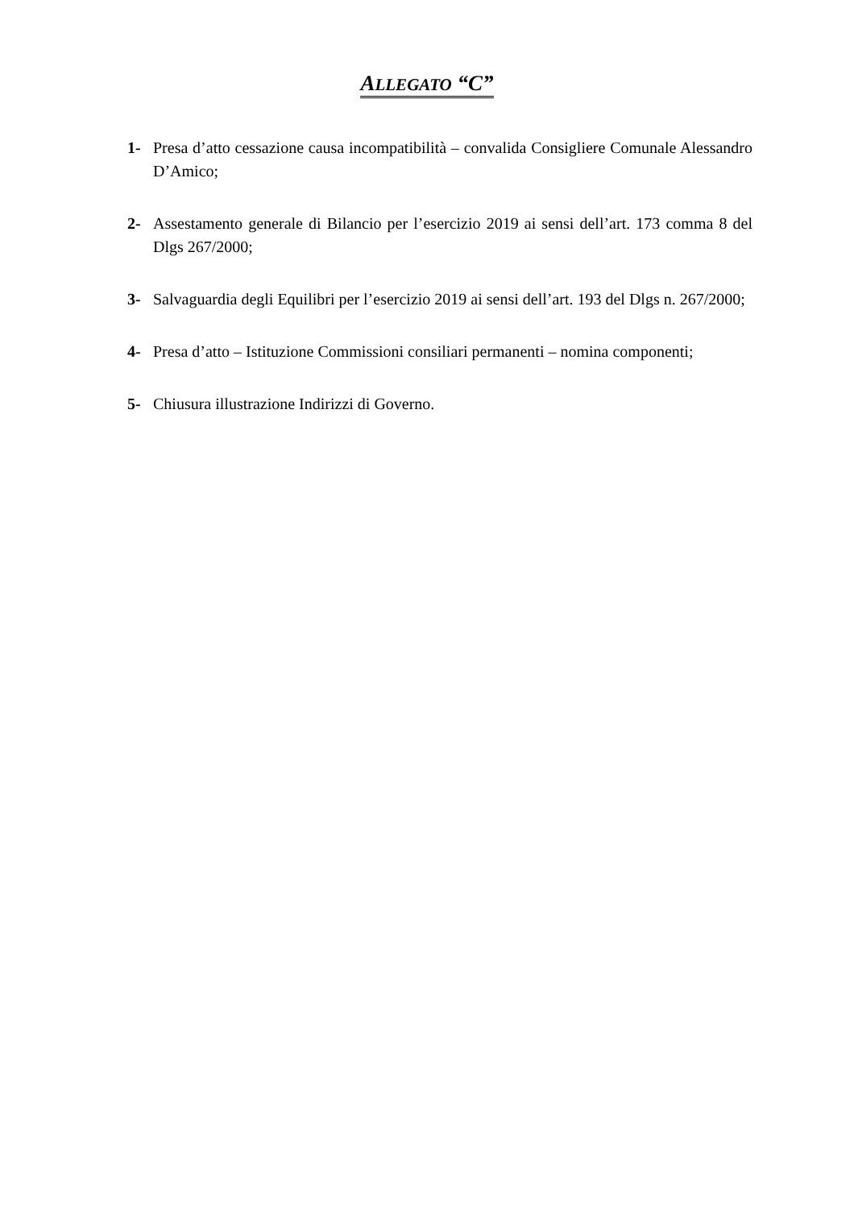ALLEGATO “C”
1- Presa d’atto cessazione causa incompatibilità – convalida Consigliere Comunale Alessandro D’Amico;
2- Assestamento generale di Bilancio per l’esercizio 2019 ai sensi dell’art. 173 comma 8 del Dlgs 267/2000;
3- Salvaguardia degli Equilibri per l’esercizio 2019 ai sensi dell’art. 193 del Dlgs n. 267/2000;
4- Presa d’atto – Istituzione Commissioni consiliari permanenti – nomina componenti;
5- Chiusura illustrazione Indirizzi di Governo.